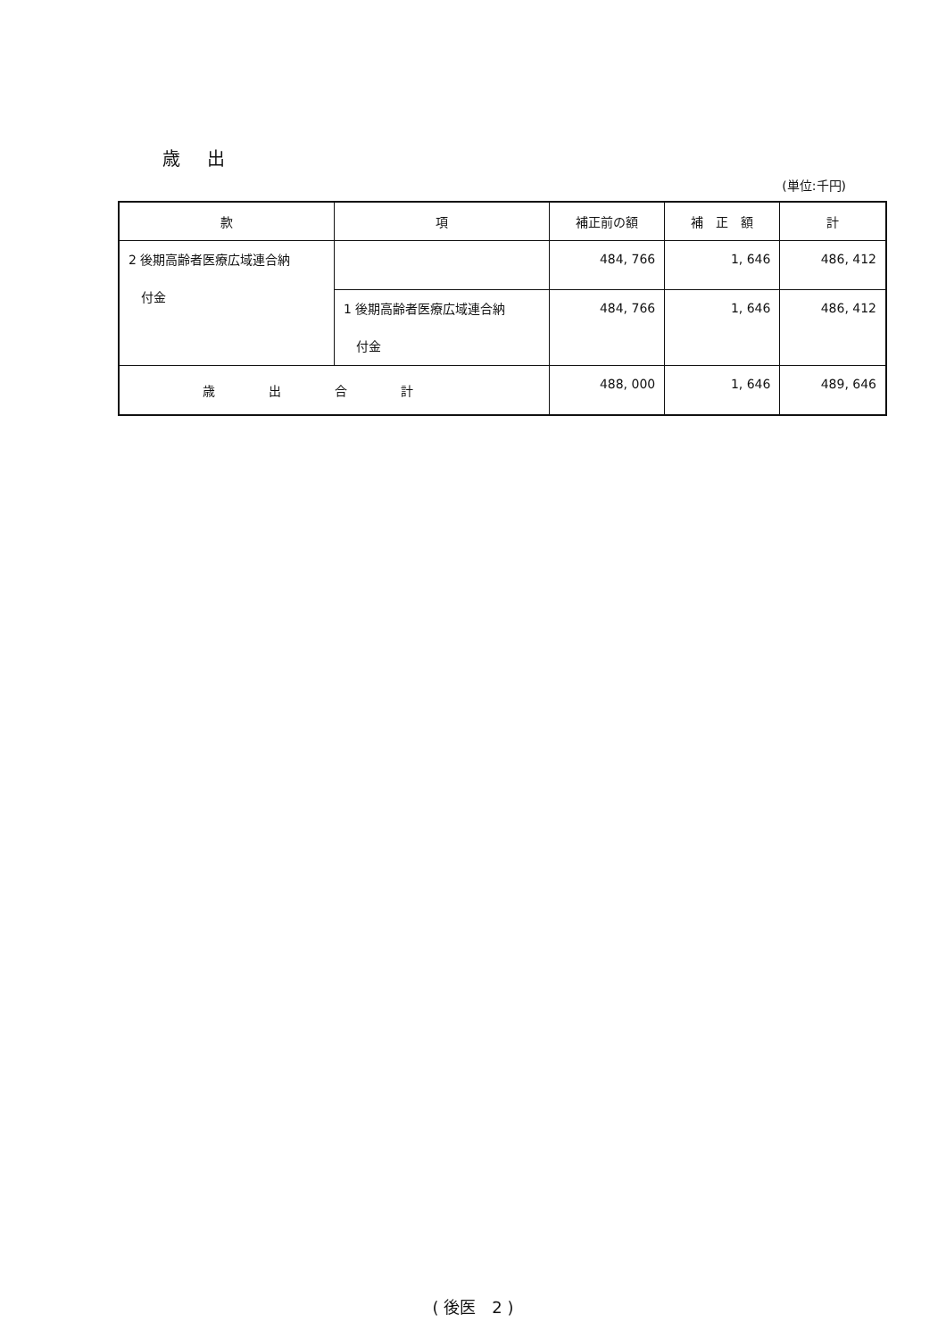歳 出
(単位:千円)
| 款 | 項 | 補正前の額 | 補 正 額 | 計 |
| --- | --- | --- | --- | --- |
| 2 後期高齢者医療広域連合納 付金 | | 484, 766 | 1, 646 | 486, 412 |
| | 1 後期高齢者医療広域連合納 付金 | 484, 766 | 1, 646 | 486, 412 |
| 歳出合計 | | 488, 000 | 1, 646 | 489, 646 |
( 後医　2 )